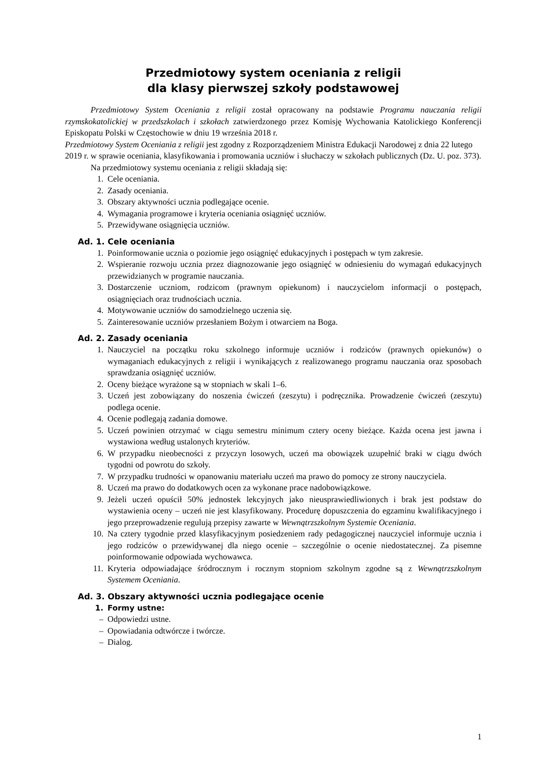Przedmiotowy system oceniania z religii
dla klasy pierwszej szkoły podstawowej
Przedmiotowy System Oceniania z religii został opracowany na podstawie Programu nauczania religii rzymskokatolickiej w przedszkolach i szkołach zatwierdzonego przez Komisję Wychowania Katolickiego Konferencji Episkopatu Polski w Częstochowie w dniu 19 września 2018 r.
Przedmiotowy System Oceniania z religii jest zgodny z Rozporządzeniem Ministra Edukacji Narodowej z dnia 22 lutego 2019 r. w sprawie oceniania, klasyfikowania i promowania uczniów i słuchaczy w szkołach publicznych (Dz. U. poz. 373).
Na przedmiotowy systemu oceniania z religii składają się:
1. Cele oceniania.
2. Zasady oceniania.
3. Obszary aktywności ucznia podlegające ocenie.
4. Wymagania programowe i kryteria oceniania osiągnięć uczniów.
5. Przewidywane osiągnięcia uczniów.
Ad. 1. Cele oceniania
1. Poinformowanie ucznia o poziomie jego osiągnięć edukacyjnych i postępach w tym zakresie.
2. Wspieranie rozwoju ucznia przez diagnozowanie jego osiągnięć w odniesieniu do wymagań edukacyjnych przewidzianych w programie nauczania.
3. Dostarczenie uczniom, rodzicom (prawnym opiekunom) i nauczycielom informacji o postępach, osiągnięciach oraz trudnościach ucznia.
4. Motywowanie uczniów do samodzielnego uczenia się.
5. Zainteresowanie uczniów przesłaniem Bożym i otwarciem na Boga.
Ad. 2. Zasady oceniania
1. Nauczyciel na początku roku szkolnego informuje uczniów i rodziców (prawnych opiekunów) o wymaganiach edukacyjnych z religii i wynikających z realizowanego programu nauczania oraz sposobach sprawdzania osiągnięć uczniów.
2. Oceny bieżące wyrażone są w stopniach w skali 1–6.
3. Uczeń jest zobowiązany do noszenia ćwiczeń (zeszytu) i podręcznika. Prowadzenie ćwiczeń (zeszytu) podlega ocenie.
4. Ocenie podlegają zadania domowe.
5. Uczeń powinien otrzymać w ciągu semestru minimum cztery oceny bieżące. Każda ocena jest jawna i wystawiona według ustalonych kryteriów.
6. W przypadku nieobecności z przyczyn losowych, uczeń ma obowiązek uzupełnić braki w ciągu dwóch tygodni od powrotu do szkoły.
7. W przypadku trudności w opanowaniu materiału uczeń ma prawo do pomocy ze strony nauczyciela.
8. Uczeń ma prawo do dodatkowych ocen za wykonane prace nadobowiązkowe.
9. Jeżeli uczeń opuścił 50% jednostek lekcyjnych jako nieusprawiedliwionych i brak jest podstaw do wystawienia oceny – uczeń nie jest klasyfikowany. Procedurę dopuszczenia do egzaminu kwalifikacyjnego i jego przeprowadzenie regulują przepisy zawarte w Wewnątrzszkolnym Systemie Oceniania.
10. Na cztery tygodnie przed klasyfikacyjnym posiedzeniem rady pedagogicznej nauczyciel informuje ucznia i jego rodziców o przewidywanej dla niego ocenie – szczególnie o ocenie niedostatecznej. Za pisemne poinformowanie odpowiada wychowawca.
11. Kryteria odpowiadające śródrocznym i rocznym stopniom szkolnym zgodne są z Wewnątrzszkolnym Systemem Oceniania.
Ad. 3. Obszary aktywności ucznia podlegające ocenie
1. Formy ustne:
– Odpowiedzi ustne.
– Opowiadania odtwórcze i twórcze.
– Dialog.
1